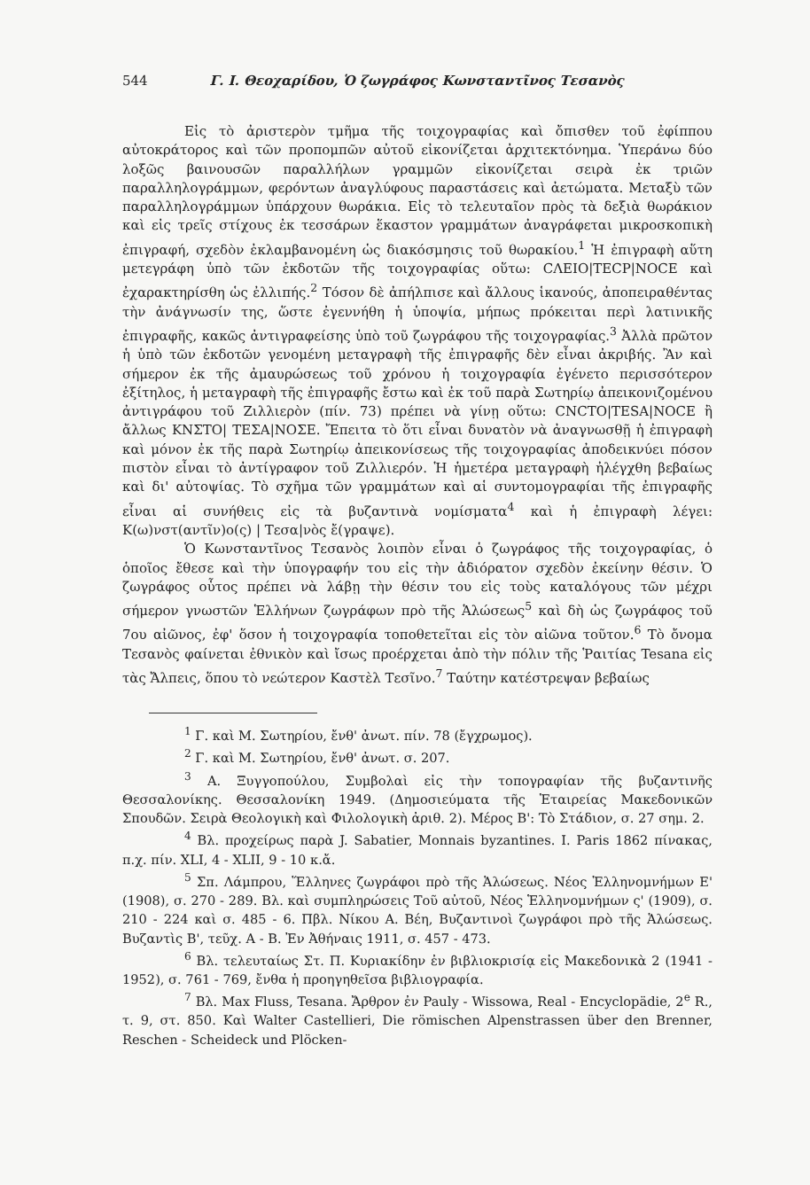544 Γ. Ι. Θεοχαρίδου, Ὁ ζωγράφος Κωνσταντῖνος Τεσανὸς
Εἰς τὸ ἀριστερὸν τμῆμα τῆς τοιχογραφίας καὶ ὄπισθεν τοῦ ἐφίππου αὐτοκράτορος καὶ τῶν προπομπῶν αὐτοῦ εἰκονίζεται ἀρχιτεκτόνημα. Ὑπεράνω δύο λοξῶς βαινουσῶν παραλλήλων γραμμῶν εἰκονίζεται σειρὰ ἐκ τριῶν παραλληλογράμμων, φερόντων ἀναγλύφους παραστάσεις καὶ ἀετώματα. Μεταξὺ τῶν παραλληλογράμμων ὑπάρχουν θωράκια. Εἰς τὸ τελευταῖον πρὸς τὰ δεξιὰ θωράκιον καὶ εἰς τρεῖς στίχους ἐκ τεσσάρων ἕκαστον γραμμάτων ἀναγράφεται μικροσκοπικὴ ἐπιγραφή, σχεδὸν ἐκλαμβανομένη ὡς διακόσμησις τοῦ θωρακίου.<sup>1</sup> Ἡ ἐπιγραφὴ αὕτη μετεγράφη ὑπὸ τῶν ἐκδοτῶν τῆς τοιχογραφίας οὕτω: CΛΕΙΟ|ΤΕCΡ|ΝΟCΕ καὶ ἐχαρακτηρίσθη ὡς ἐλλιπής.<sup>2</sup> Τόσον δὲ ἀπήλπισε καὶ ἄλλους ἱκανούς, ἀποπειραθέντας τὴν ἀνάγνωσίν της, ὥστε ἐγεννήθη ἡ ὑποψία, μήπως πρόκειται περὶ λατινικῆς ἐπιγραφῆς, κακῶς ἀντιγραφείσης ὑπὸ τοῦ ζωγράφου τῆς τοιχογραφίας.<sup>3</sup> Ἀλλὰ πρῶτον ἡ ὑπὸ τῶν ἐκδοτῶν γενομένη μεταγραφὴ τῆς ἐπιγραφῆς δὲν εἶναι ἀκριβής. Ἂν καὶ σήμερον ἐκ τῆς ἀμαυρώσεως τοῦ χρόνου ἡ τοιχογραφία ἐγένετο περισσότερον ἐξίτηλος, ἡ μεταγραφὴ τῆς ἐπιγραφῆς ἔστω καὶ ἐκ τοῦ παρὰ Σωτηρίῳ ἀπεικονιζομένου ἀντιγράφου τοῦ Ζιλλιερὸν (πίν. 73) πρέπει νὰ γίνῃ οὕτω: CNCΤΟ|ΤΕSΑ|ΝΟCΕ ἢ ἄλλως ΚΝΣΤΟ| ΤΕΣΑ|ΝΟΣΕ. Ἔπειτα τὸ ὅτι εἶναι δυνατὸν νὰ ἀναγνωσθῇ ἡ ἐπιγραφὴ καὶ μόνον ἐκ τῆς παρὰ Σωτηρίῳ ἀπεικονίσεως τῆς τοιχογραφίας ἀποδεικνύει πόσον πιστὸν εἶναι τὸ ἀντίγραφον τοῦ Ζιλλιερόν. Ἡ ἡμετέρα μεταγραφὴ ἠλέγχθη βεβαίως καὶ δι' αὐτοψίας. Τὸ σχῆμα τῶν γραμμάτων καὶ αἱ συντομογραφίαι τῆς ἐπιγραφῆς εἶναι αἱ συνήθεις εἰς τὰ βυζαντινὰ νομίσματα<sup>4</sup> καὶ ἡ ἐπιγραφὴ λέγει: Κ(ω)νστ(αντῖν)ο(ς) | Τεσα|νὸς ἔ(γραψε).
Ὁ Κωνσταντῖνος Τεσανὸς λοιπὸν εἶναι ὁ ζωγράφος τῆς τοιχογραφίας, ὁ ὁποῖος ἔθεσε καὶ τὴν ὑπογραφήν του εἰς τὴν ἀδιόρατον σχεδὸν ἐκείνην θέσιν. Ὁ ζωγράφος οὗτος πρέπει νὰ λάβῃ τὴν θέσιν του εἰς τοὺς καταλόγους τῶν μέχρι σήμερον γνωστῶν Ἑλλήνων ζωγράφων πρὸ τῆς Ἁλώσεως<sup>5</sup> καὶ δὴ ὡς ζωγράφος τοῦ 7ου αἰῶνος, ἐφ' ὅσον ἡ τοιχογραφία τοποθετεῖται εἰς τὸν αἰῶνα τοῦτον.<sup>6</sup> Τὸ ὄνομα Τεσανὸς φαίνεται ἐθνικὸν καὶ ἴσως προέρχεται ἀπὸ τὴν πόλιν τῆς Ῥαιτίας Tesana εἰς τὰς Ἄλπεις, ὅπου τὸ νεώτερον Καστὲλ Τεσῖνο.<sup>7</sup> Ταύτην κατέστρεψαν βεβαίως
<sup>1</sup> Γ. καὶ Μ. Σωτηρίου, ἔνθ' ἀνωτ. πίν. 78 (ἔγχρωμος).
<sup>2</sup> Γ. καὶ Μ. Σωτηρίου, ἔνθ' ἀνωτ. σ. 207.
<sup>3</sup> Α. Ξυγγοπούλου, Συμβολαὶ εἰς τὴν τοπογραφίαν τῆς βυζαντινῆς Θεσσαλονίκης. Θεσσαλονίκη 1949. (Δημοσιεύματα τῆς Ἑταιρείας Μακεδονικῶν Σπουδῶν. Σειρὰ Θεολογικὴ καὶ Φιλολογικὴ ἀριθ. 2). Μέρος Β': Τὸ Στάδιον, σ. 27 σημ. 2.
<sup>4</sup> Βλ. προχείρως παρὰ J. Sabatier, Monnais byzantines. I. Paris 1862 πίνακας, π.χ. πίν. XLI, 4 - XLII, 9 - 10 κ.ἄ.
<sup>5</sup> Σπ. Λάμπρου, Ἕλληνες ζωγράφοι πρὸ τῆς Ἁλώσεως. Νέος Ἑλληνομνήμων Ε' (1908), σ. 270 - 289. Βλ. καὶ συμπληρώσεις Τοῦ αὐτοῦ, Νέος Ἑλληνομνήμων ς' (1909), σ. 210 - 224 καὶ σ. 485 - 6. Πβλ. Νίκου Α. Βέη, Βυζαντινοὶ ζωγράφοι πρὸ τῆς Ἁλώσεως. Βυζαντὶς Β', τεῦχ. Α - Β. Ἐν Ἀθήναις 1911, σ. 457 - 473.
<sup>6</sup> Βλ. τελευταίως Στ. Π. Κυριακίδην ἐν βιβλιοκρισίᾳ εἰς Μακεδονικὰ 2 (1941 - 1952), σ. 761 - 769, ἔνθα ἡ προηγηθεῖσα βιβλιογραφία.
<sup>7</sup> Βλ. Max Fluss, Tesana. Ἄρθρον ἐν Pauly - Wissowa, Real - Encyclopädie, 2<sup>e</sup> R., τ. 9, στ. 850. Καὶ Walter Castellieri, Die römischen Alpenstrassen über den Brenner, Reschen - Scheideck und Plöcken-